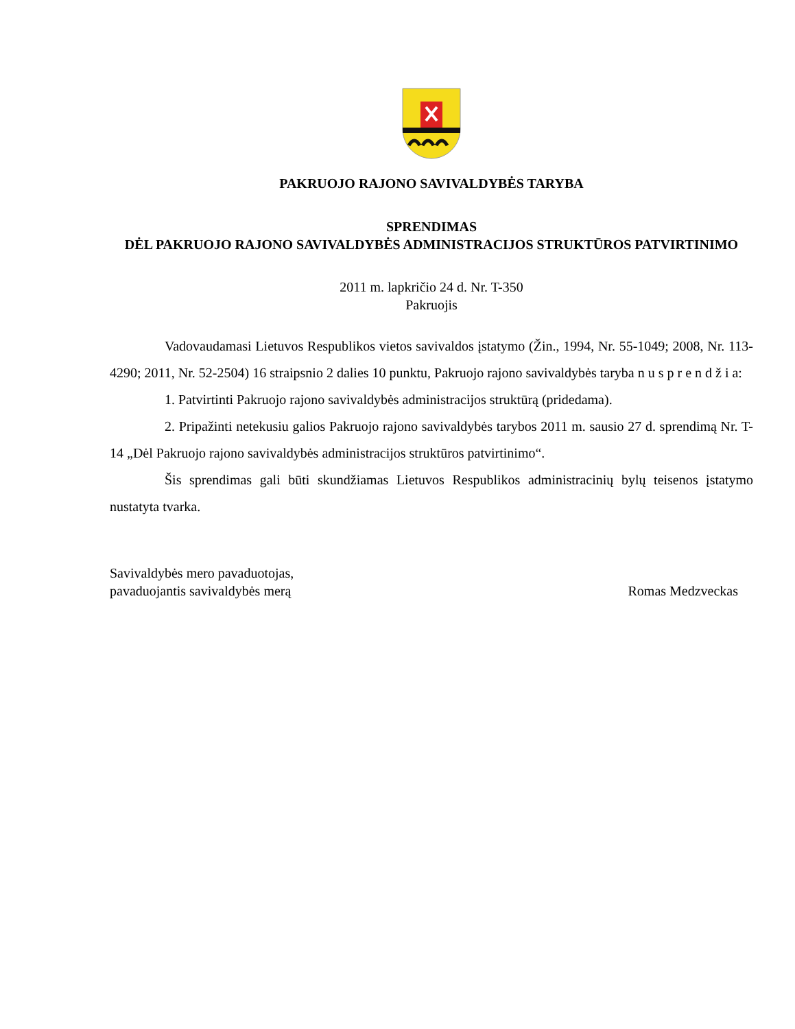PAKRUOJO RAJONO SAVIVALDYBĖS TARYBA
SPRENDIMAS
DĖL PAKRUOJO RAJONO SAVIVALDYBĖS ADMINISTRACIJOS STRUKTŪROS PATVIRTINIMO
2011 m. lapkričio 24 d. Nr. T-350
Pakruojis
Vadovaudamasi Lietuvos Respublikos vietos savivaldos įstatymo (Žin., 1994, Nr. 55-1049; 2008, Nr. 113-4290; 2011, Nr. 52-2504) 16 straipsnio 2 dalies 10 punktu, Pakruojo rajono savivaldybės taryba n u s p r e n d ž i a:
1. Patvirtinti Pakruojo rajono savivaldybės administracijos struktūrą (pridedama).
2. Pripažinti netekusiu galios Pakruojo rajono savivaldybės tarybos 2011 m. sausio 27 d. sprendimą Nr. T-14 „Dėl Pakruojo rajono savivaldybės administracijos struktūros patvirtinimo“.
Šis sprendimas gali būti skundžiamas Lietuvos Respublikos administracinių bylų teisenos įstatymo nustatyta tvarka.
Savivaldybės mero pavaduotojas,
pavaduojantis savivaldybės merą
Romas Medzveckas